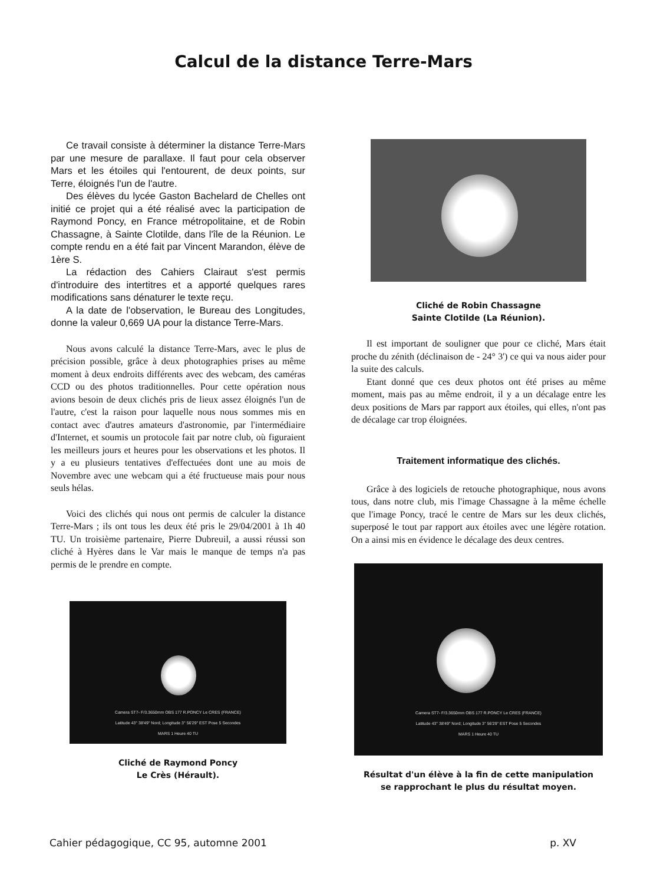Calcul de la distance Terre-Mars
Ce travail consiste à déterminer la distance Terre-Mars par une mesure de parallaxe. Il faut pour cela observer Mars et les étoiles qui l'entourent, de deux points, sur Terre, éloignés l'un de l'autre.
Des élèves du lycée Gaston Bachelard de Chelles ont initié ce projet qui a été réalisé avec la participation de Raymond Poncy, en France métropolitaine, et de Robin Chassagne, à Sainte Clotilde, dans l'île de la Réunion. Le compte rendu en a été fait par Vincent Marandon, élève de 1ère S.
La rédaction des Cahiers Clairaut s'est permis d'introduire des intertitres et a apporté quelques rares modifications sans dénaturer le texte reçu.
A la date de l'observation, le Bureau des Longitudes, donne la valeur 0,669 UA pour la distance Terre-Mars.
Nous avons calculé la distance Terre-Mars, avec le plus de précision possible, grâce à deux photographies prises au même moment à deux endroits différents avec des webcam, des caméras CCD ou des photos traditionnelles. Pour cette opération nous avions besoin de deux clichés pris de lieux assez éloignés l'un de l'autre, c'est la raison pour laquelle nous nous sommes mis en contact avec d'autres amateurs d'astronomie, par l'intermédiaire d'Internet, et soumis un protocole fait par notre club, où figuraient les meilleurs jours et heures pour les observations et les photos. Il y a eu plusieurs tentatives d'effectuées dont une au mois de Novembre avec une webcam qui a été fructueuse mais pour nous seuls hélas.
Voici des clichés qui nous ont permis de calculer la distance Terre-Mars ; ils ont tous les deux été pris le 29/04/2001 à 1h 40 TU. Un troisième partenaire, Pierre Dubreuil, a aussi réussi son cliché à Hyères dans le Var mais le manque de temps n'a pas permis de le prendre en compte.
Camera ST7- F/3.3650mm OBS 177 R.PONCY Le CRES (FRANCE)
Latitude 43° 38'49" Nord; Longitude 3° 56'29" EST Pose 5 Secondes
MARS 1 Heure 40 TU
Cliché de Raymond Poncy
Le Crès (Hérault).
Cliché de Robin Chassagne
Sainte Clotilde (La Réunion).
Il est important de souligner que pour ce cliché, Mars était proche du zénith (déclinaison de - 24° 3') ce qui va nous aider pour la suite des calculs.
Etant donné que ces deux photos ont été prises au même moment, mais pas au même endroit, il y a un décalage entre les deux positions de Mars par rapport aux étoiles, qui elles, n'ont pas de décalage car trop éloignées.
Traitement informatique des clichés.
Grâce à des logiciels de retouche photographique, nous avons tous, dans notre club, mis l'image Chassagne à la même échelle que l'image Poncy, tracé le centre de Mars sur les deux clichés, superposé le tout par rapport aux étoiles avec une légère rotation. On a ainsi mis en évidence le décalage des deux centres.
Camera ST7- F/3.3650mm OBS 177 R.PONCY Le CRES (FRANCE)
Latitude 43° 38'49" Nord; Longitude 3° 56'29" EST Pose 5 Secondes
MARS 1 Heure 40 TU
Résultat d'un élève à la fin de cette manipulation
se rapprochant le plus du résultat moyen.
Cahier pédagogique, CC 95, automne 2001 p. XV